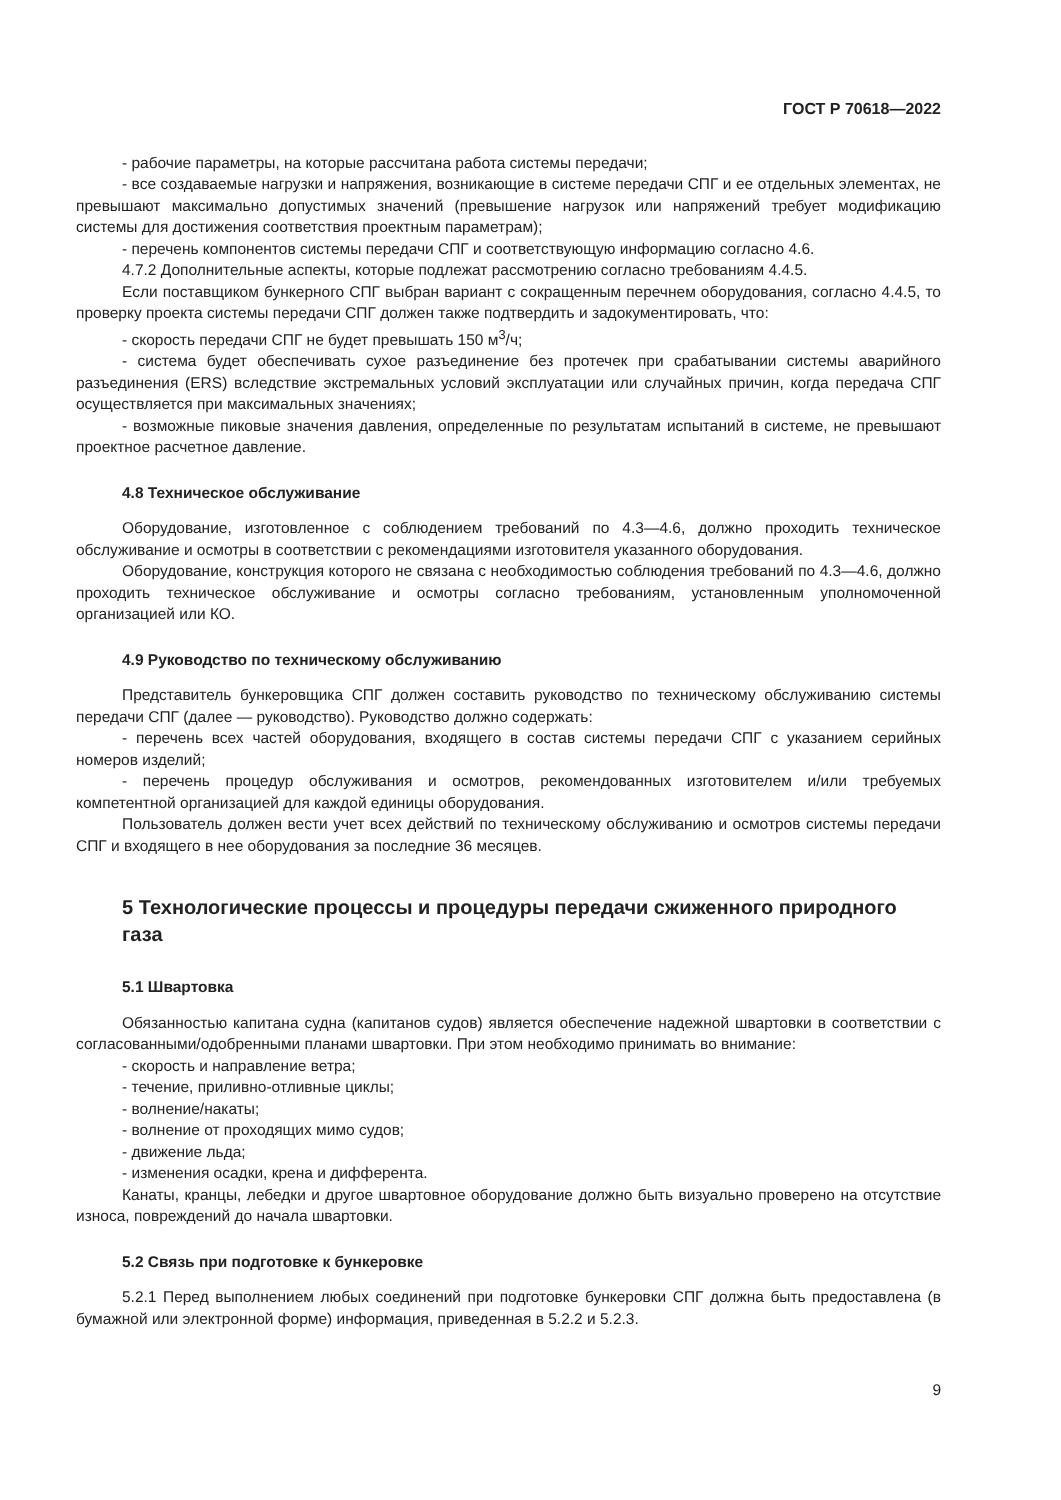ГОСТ Р 70618—2022
- рабочие параметры, на которые рассчитана работа системы передачи;
- все создаваемые нагрузки и напряжения, возникающие в системе передачи СПГ и ее отдельных элементах, не превышают максимально допустимых значений (превышение нагрузок или напряжений требует модификацию системы для достижения соответствия проектным параметрам);
- перечень компонентов системы передачи СПГ и соответствующую информацию согласно 4.6.
4.7.2 Дополнительные аспекты, которые подлежат рассмотрению согласно требованиям 4.4.5.
Если поставщиком бункерного СПГ выбран вариант с сокращенным перечнем оборудования, согласно 4.4.5, то проверку проекта системы передачи СПГ должен также подтвердить и задокументировать, что:
- скорость передачи СПГ не будет превышать 150 м<sup>3</sup>/ч;
- система будет обеспечивать сухое разъединение без протечек при срабатывании системы аварийного разъединения (ERS) вследствие экстремальных условий эксплуатации или случайных причин, когда передача СПГ осуществляется при максимальных значениях;
- возможные пиковые значения давления, определенные по результатам испытаний в системе, не превышают проектное расчетное давление.
4.8 Техническое обслуживание
Оборудование, изготовленное с соблюдением требований по 4.3—4.6, должно проходить техническое обслуживание и осмотры в соответствии с рекомендациями изготовителя указанного оборудования.
Оборудование, конструкция которого не связана с необходимостью соблюдения требований по 4.3—4.6, должно проходить техническое обслуживание и осмотры согласно требованиям, установленным уполномоченной организацией или КО.
4.9 Руководство по техническому обслуживанию
Представитель бункеровщика СПГ должен составить руководство по техническому обслуживанию системы передачи СПГ (далее — руководство). Руководство должно содержать:
- перечень всех частей оборудования, входящего в состав системы передачи СПГ с указанием серийных номеров изделий;
- перечень процедур обслуживания и осмотров, рекомендованных изготовителем и/или требуемых компетентной организацией для каждой единицы оборудования.
Пользователь должен вести учет всех действий по техническому обслуживанию и осмотров системы передачи СПГ и входящего в нее оборудования за последние 36 месяцев.
5 Технологические процессы и процедуры передачи сжиженного природного газа
5.1 Швартовка
Обязанностью капитана судна (капитанов судов) является обеспечение надежной швартовки в соответствии с согласованными/одобренными планами швартовки. При этом необходимо принимать во внимание:
- скорость и направление ветра;
- течение, приливно-отливные циклы;
- волнение/накаты;
- волнение от проходящих мимо судов;
- движение льда;
- изменения осадки, крена и дифферента.
Канаты, кранцы, лебедки и другое швартовное оборудование должно быть визуально проверено на отсутствие износа, повреждений до начала швартовки.
5.2 Связь при подготовке к бункеровке
5.2.1 Перед выполнением любых соединений при подготовке бункеровки СПГ должна быть предоставлена (в бумажной или электронной форме) информация, приведенная в 5.2.2 и 5.2.3.
9